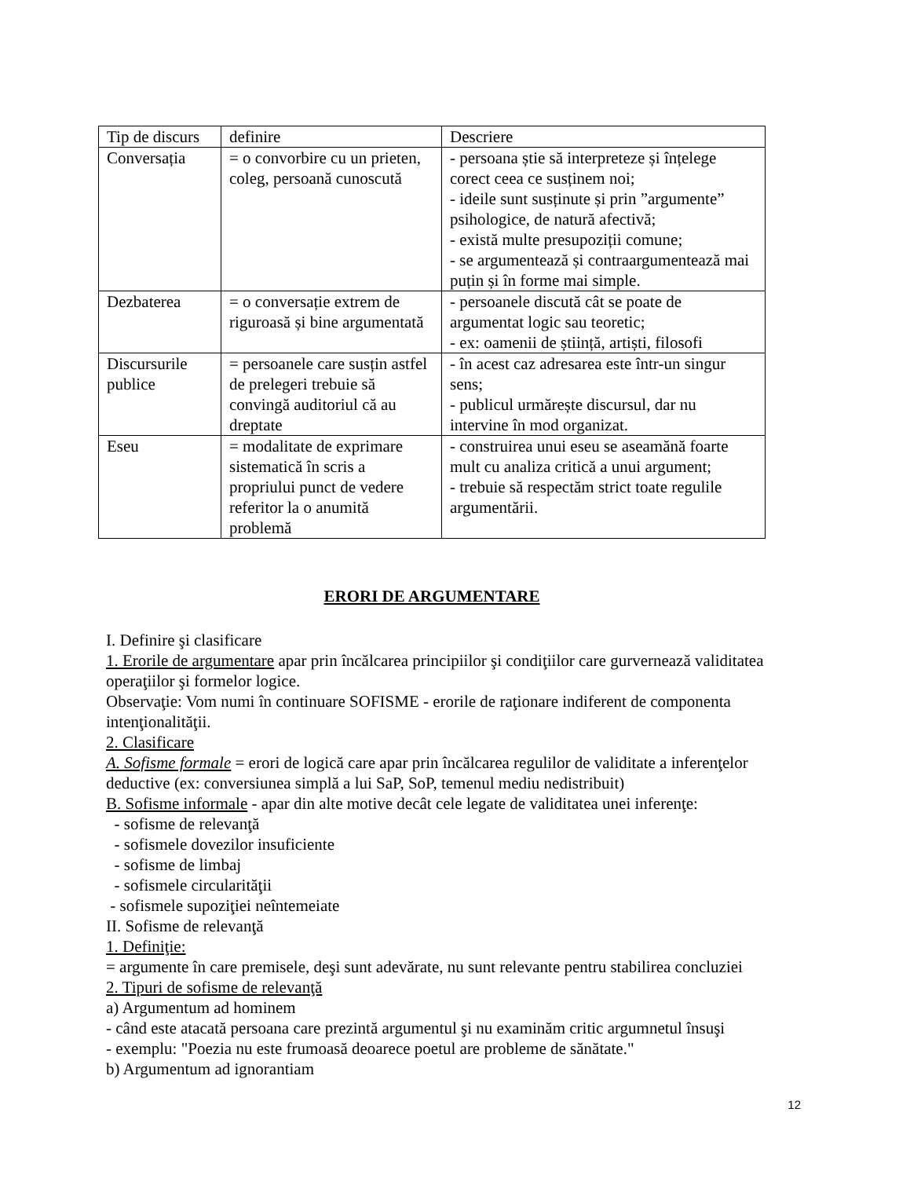| Tip de discurs | definire | Descriere |
| Conversația | = o convorbire cu un prieten, coleg, persoană cunoscută | - persoana știe să interpreteze și înțelege corect ceea ce susținem noi; - ideile sunt susținute și prin ”argumente” psihologice, de natură afectivă; - există multe presupoziții comune; - se argumentează și contraargumentează mai puțin și în forme mai simple. |
| Dezbaterea | = o conversație extrem de riguroasă și bine argumentată | - persoanele discută cât se poate de argumentat logic sau teoretic; - ex: oamenii de știință, artiști, filosofi |
| Discursurile publice | = persoanele care susțin astfel de prelegeri trebuie să convingă auditoriul că au dreptate | - în acest caz adresarea este într-un singur sens; - publicul urmărește discursul, dar nu intervine în mod organizat. |
| Eseu | = modalitate de exprimare sistematică în scris a propriului punct de vedere referitor la o anumită problemă | - construirea unui eseu se aseamănă foarte mult cu analiza critică a unui argument; - trebuie să respectăm strict toate regulile argumentării. |
ERORI DE ARGUMENTARE
I. Definire şi clasificare
1. Erorile de argumentare apar prin încălcarea principiilor şi condiţiilor care gurvernează validitatea operaţiilor şi formelor logice.
Observaţie: Vom numi în continuare SOFISME - erorile de raţionare indiferent de componenta intenţionalităţii.
2. Clasificare
A. Sofisme formale = erori de logică care apar prin încălcarea regulilor de validitate a inferenţelor deductive (ex: conversiunea simplă a lui SaP, SoP, temenul mediu nedistribuit)
B. Sofisme informale - apar din alte motive decât cele legate de validitatea unei inferenţe:
- sofisme de relevanţă
- sofismele dovezilor insuficiente
- sofisme de limbaj
- sofismele circularităţii
- sofismele supoziţiei neîntemeiate
II. Sofisme de relevanţă
1. Definiţie:
= argumente în care premisele, deşi sunt adevărate, nu sunt relevante pentru stabilirea concluziei
2. Tipuri de sofisme de relevanţă
a) Argumentum ad hominem
- când este atacată persoana care prezintă argumentul şi nu examinăm critic argumnetul însuşi
- exemplu: "Poezia nu este frumoasă deoarece poetul are probleme de sănătate."
b) Argumentum ad ignorantiam
12